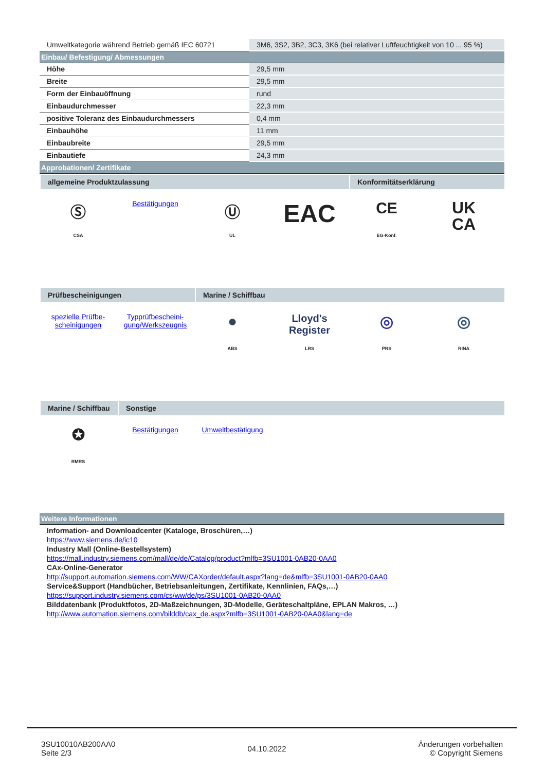| Umweltkategorie während Betrieb gemäß IEC 60721 | 3M6, 3S2, 3B2, 3C3, 3K6 (bei relativer Luftfeuchtigkeit von 10 ... 95 %) |
Einbau/ Befestigung/ Abmessungen
| Höhe | 29,5 mm |
| Breite | 29,5 mm |
| Form der Einbauöffnung | rund |
| Einbaudurchmesser | 22,3 mm |
| positive Toleranz des Einbaudurchmessers | 0,4 mm |
| Einbauhöhe | 11 mm |
| Einbaubreite | 29,5 mm |
| Einbautiefe | 24,3 mm |
Approbationen/ Zertifikate
allgemeine Produktzulassung Konformitätserklärung
Ⓢ
CSA
Bestätigungen
Ⓤ
UL
EAC
CE
EG-Konf.
UK
CA
Prüfbescheinigungen Marine / Schiffbau
spezielle Prüfbe-
scheinigungen
Typprüfbescheini-
gung/Werkszeugnis
●
ABS
Lloyd's Register
LRS
◎
PRS
◎
RINA
Marine / Schiffbau
Sonstige
✪
RMRS
Bestätigungen Umweltbestätigung
Weitere Informationen
Information- and Downloadcenter (Kataloge, Broschüren,…)
https://www.siemens.de/ic10
Industry Mall (Online-Bestellsystem)
https://mall.industry.siemens.com/mall/de/de/Catalog/product?mlfb=3SU1001-0AB20-0AA0
CAx-Online-Generator
http://support.automation.siemens.com/WW/CAXorder/default.aspx?lang=de&mlfb=3SU1001-0AB20-0AA0
Service&Support (Handbücher, Betriebsanleitungen, Zertifikate, Kennlinien, FAQs,…)
https://support.industry.siemens.com/cs/ww/de/ps/3SU1001-0AB20-0AA0
Bilddatenbank (Produktfotos, 2D-Maßzeichnungen, 3D-Modelle, Geräteschaltpläne, EPLAN Makros, …)
http://www.automation.siemens.com/bilddb/cax_de.aspx?mlfb=3SU1001-0AB20-0AA0&lang=de
3SU10010AB200AA0
Seite 2/3
04.10.2022
Änderungen vorbehalten
© Copyright Siemens